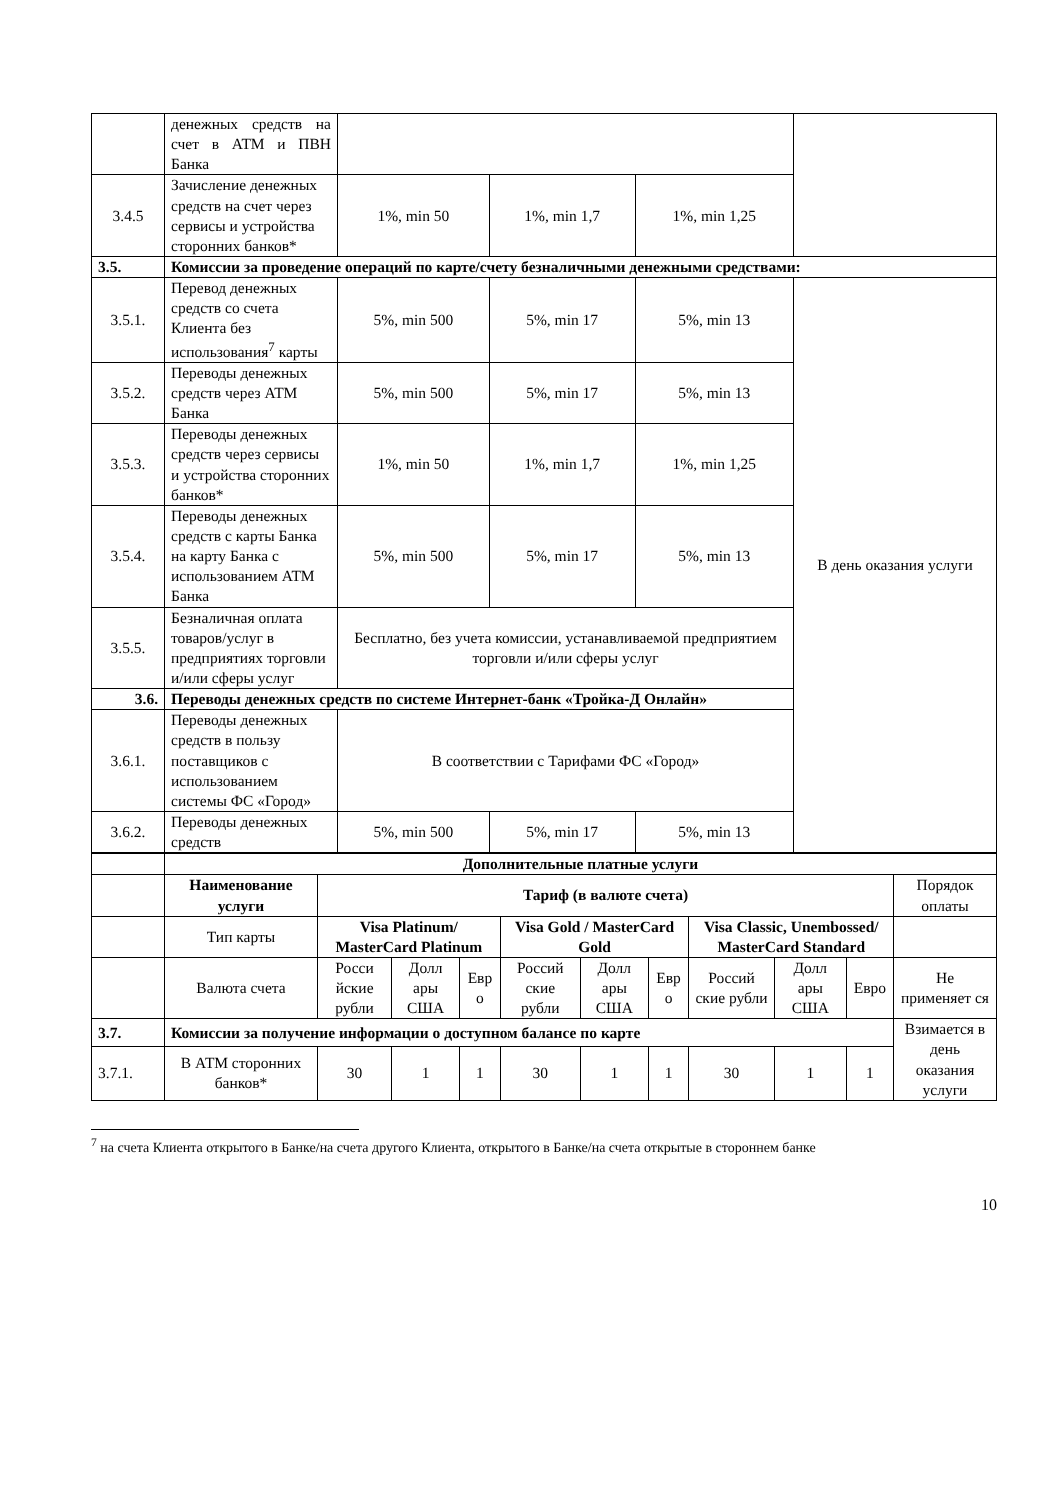| | денежных средств на счет в АТМ и ПВН Банка | | | | |
| 3.4.5 | Зачисление денежных средств на счет через сервисы и устройства сторонних банков* | 1%, min 50 | 1%, min 1,7 | 1%, min 1,25 | |
| 3.5. | Комиссии за проведение операций по карте/счету безналичными денежными средствами: | | | | |
| 3.5.1. | Перевод денежных средств со счета Клиента без использования<sup>7</sup> карты | 5%, min 500 | 5%, min 17 | 5%, min 13 | В день оказания услуги |
| 3.5.2. | Переводы денежных средств через АТМ Банка | 5%, min 500 | 5%, min 17 | 5%, min 13 | |
| 3.5.3. | Переводы денежных средств через сервисы и устройства сторонних банков* | 1%, min 50 | 1%, min 1,7 | 1%, min 1,25 | |
| 3.5.4. | Переводы денежных средств с карты Банка на карту Банка с использованием АТМ Банка | 5%, min 500 | 5%, min 17 | 5%, min 13 | |
| 3.5.5. | Безналичная оплата товаров/услуг в предприятиях торговли и/или сферы услуг | Бесплатно, без учета комиссии, устанавливаемой предприятием торговли и/или сферы услуг | | | |
| 3.6. | Переводы денежных средств по системе Интернет-банк «Тройка-Д Онлайн» | | | | |
| 3.6.1. | Переводы денежных средств в пользу поставщиков с использованием системы ФС «Город» | В соответствии с Тарифами ФС «Город» | | | |
| 3.6.2. | Переводы денежных средств | 5%, min 500 | 5%, min 17 | 5%, min 13 | |
| | Дополнительные платные услуги | | | | | | | | | | |
| | Наименование услуги | Тариф (в валюте счета) | | | | | | | | | Порядок оплаты |
| | Тип карты | Visa Platinum/ MasterCard Platinum | | | Visa Gold / MasterCard Gold | | | Visa Classic, Unembossed/ MasterCard Standard | | | |
| | Валюта счета | Росси йские рубли | Долл ары США | Евр о | Россий ские рубли | Долл ары США | Евр о | Россий ские рубли | Долл ары США | Евро | Не применяет ся |
| 3.7. | Комиссии за получение информации о доступном балансе по карте | | | | | | | | | | Взимается в день оказания услуги |
| 3.7.1. | В АТМ сторонних банков* | 30 | 1 | 1 | 30 | 1 | 1 | 30 | 1 | 1 | |
<sup>7</sup> на счета Клиента открытого в Банке/на счета другого Клиента, открытого в Банке/на счета открытые в стороннем банке
10